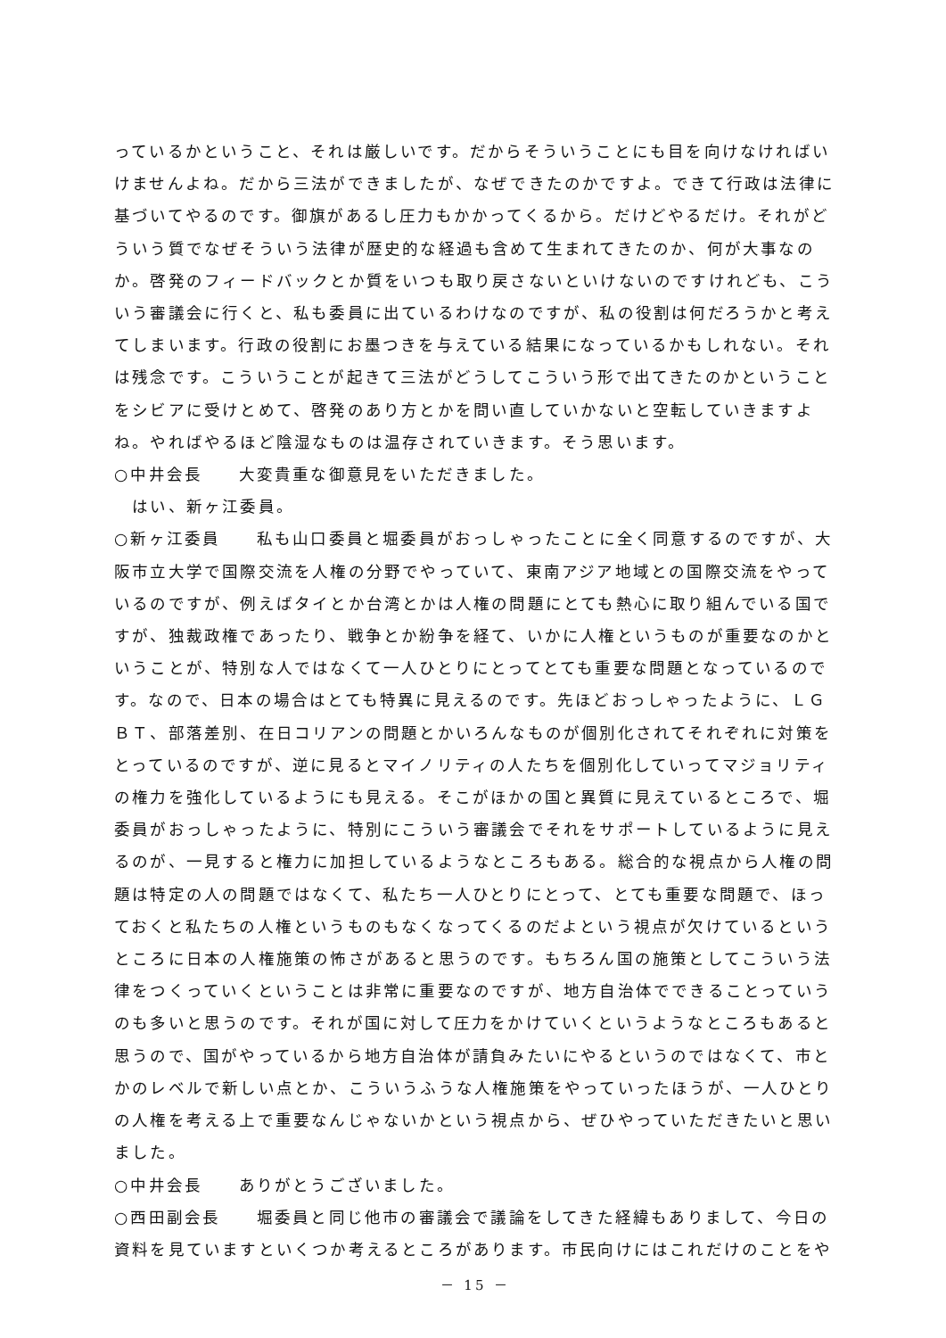っているかということ、それは厳しいです。だからそういうことにも目を向けなければいけませんよね。だから三法ができましたが、なぜできたのかですよ。できて行政は法律に基づいてやるのです。御旗があるし圧力もかかってくるから。だけどやるだけ。それがどういう質でなぜそういう法律が歴史的な経過も含めて生まれてきたのか、何が大事なのか。啓発のフィードバックとか質をいつも取り戻さないといけないのですけれども、こういう審議会に行くと、私も委員に出ているわけなのですが、私の役割は何だろうかと考えてしまいます。行政の役割にお墨つきを与えている結果になっているかもしれない。それは残念です。こういうことが起きて三法がどうしてこういう形で出てきたのかということをシビアに受けとめて、啓発のあり方とかを問い直していかないと空転していきますよね。やればやるほど陰湿なものは温存されていきます。そう思います。
○中井会長　　大変貴重な御意見をいただきました。
　はい、新ヶ江委員。
○新ヶ江委員　　私も山口委員と堀委員がおっしゃったことに全く同意するのですが、大阪市立大学で国際交流を人権の分野でやっていて、東南アジア地域との国際交流をやっているのですが、例えばタイとか台湾とかは人権の問題にとても熱心に取り組んでいる国ですが、独裁政権であったり、戦争とか紛争を経て、いかに人権というものが重要なのかということが、特別な人ではなくて一人ひとりにとってとても重要な問題となっているのです。なので、日本の場合はとても特異に見えるのです。先ほどおっしゃったように、ＬＧＢＴ、部落差別、在日コリアンの問題とかいろんなものが個別化されてそれぞれに対策をとっているのですが、逆に見るとマイノリティの人たちを個別化していってマジョリティの権力を強化しているようにも見える。そこがほかの国と異質に見えているところで、堀委員がおっしゃったように、特別にこういう審議会でそれをサポートしているように見えるのが、一見すると権力に加担しているようなところもある。総合的な視点から人権の問題は特定の人の問題ではなくて、私たち一人ひとりにとって、とても重要な問題で、ほっておくと私たちの人権というものもなくなってくるのだよという視点が欠けているというところに日本の人権施策の怖さがあると思うのです。もちろん国の施策としてこういう法律をつくっていくということは非常に重要なのですが、地方自治体でできることっていうのも多いと思うのです。それが国に対して圧力をかけていくというようなところもあると思うので、国がやっているから地方自治体が請負みたいにやるというのではなくて、市とかのレベルで新しい点とか、こういうふうな人権施策をやっていったほうが、一人ひとりの人権を考える上で重要なんじゃないかという視点から、ぜひやっていただきたいと思いました。
○中井会長　　ありがとうございました。
○西田副会長　　堀委員と同じ他市の審議会で議論をしてきた経緯もありまして、今日の資料を見ていますといくつか考えるところがあります。市民向けにはこれだけのことをや
－ 15 －